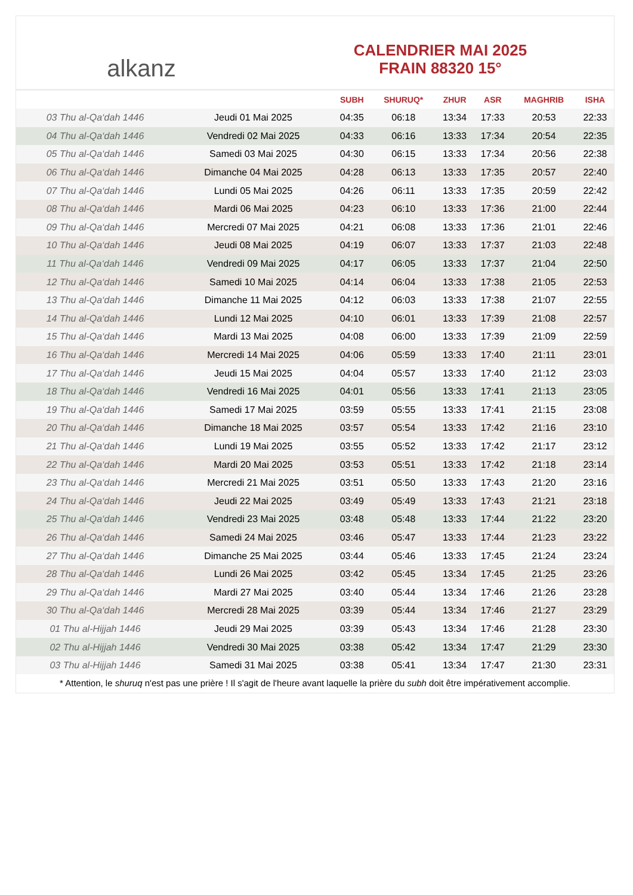alkanz
CALENDRIER MAI 2025
FRAIN 88320 15°
| | | SUBH | SHURUQ* | ZHUR | ASR | MAGHRIB | ISHA |
| --- | --- | --- | --- | --- | --- | --- | --- |
| 03 Thu al-Qa‘dah 1446 | Jeudi 01 Mai 2025 | 04:35 | 06:18 | 13:34 | 17:33 | 20:53 | 22:33 |
| 04 Thu al-Qa‘dah 1446 | Vendredi 02 Mai 2025 | 04:33 | 06:16 | 13:33 | 17:34 | 20:54 | 22:35 |
| 05 Thu al-Qa‘dah 1446 | Samedi 03 Mai 2025 | 04:30 | 06:15 | 13:33 | 17:34 | 20:56 | 22:38 |
| 06 Thu al-Qa‘dah 1446 | Dimanche 04 Mai 2025 | 04:28 | 06:13 | 13:33 | 17:35 | 20:57 | 22:40 |
| 07 Thu al-Qa‘dah 1446 | Lundi 05 Mai 2025 | 04:26 | 06:11 | 13:33 | 17:35 | 20:59 | 22:42 |
| 08 Thu al-Qa‘dah 1446 | Mardi 06 Mai 2025 | 04:23 | 06:10 | 13:33 | 17:36 | 21:00 | 22:44 |
| 09 Thu al-Qa‘dah 1446 | Mercredi 07 Mai 2025 | 04:21 | 06:08 | 13:33 | 17:36 | 21:01 | 22:46 |
| 10 Thu al-Qa‘dah 1446 | Jeudi 08 Mai 2025 | 04:19 | 06:07 | 13:33 | 17:37 | 21:03 | 22:48 |
| 11 Thu al-Qa‘dah 1446 | Vendredi 09 Mai 2025 | 04:17 | 06:05 | 13:33 | 17:37 | 21:04 | 22:50 |
| 12 Thu al-Qa‘dah 1446 | Samedi 10 Mai 2025 | 04:14 | 06:04 | 13:33 | 17:38 | 21:05 | 22:53 |
| 13 Thu al-Qa‘dah 1446 | Dimanche 11 Mai 2025 | 04:12 | 06:03 | 13:33 | 17:38 | 21:07 | 22:55 |
| 14 Thu al-Qa‘dah 1446 | Lundi 12 Mai 2025 | 04:10 | 06:01 | 13:33 | 17:39 | 21:08 | 22:57 |
| 15 Thu al-Qa‘dah 1446 | Mardi 13 Mai 2025 | 04:08 | 06:00 | 13:33 | 17:39 | 21:09 | 22:59 |
| 16 Thu al-Qa‘dah 1446 | Mercredi 14 Mai 2025 | 04:06 | 05:59 | 13:33 | 17:40 | 21:11 | 23:01 |
| 17 Thu al-Qa‘dah 1446 | Jeudi 15 Mai 2025 | 04:04 | 05:57 | 13:33 | 17:40 | 21:12 | 23:03 |
| 18 Thu al-Qa‘dah 1446 | Vendredi 16 Mai 2025 | 04:01 | 05:56 | 13:33 | 17:41 | 21:13 | 23:05 |
| 19 Thu al-Qa‘dah 1446 | Samedi 17 Mai 2025 | 03:59 | 05:55 | 13:33 | 17:41 | 21:15 | 23:08 |
| 20 Thu al-Qa‘dah 1446 | Dimanche 18 Mai 2025 | 03:57 | 05:54 | 13:33 | 17:42 | 21:16 | 23:10 |
| 21 Thu al-Qa‘dah 1446 | Lundi 19 Mai 2025 | 03:55 | 05:52 | 13:33 | 17:42 | 21:17 | 23:12 |
| 22 Thu al-Qa‘dah 1446 | Mardi 20 Mai 2025 | 03:53 | 05:51 | 13:33 | 17:42 | 21:18 | 23:14 |
| 23 Thu al-Qa‘dah 1446 | Mercredi 21 Mai 2025 | 03:51 | 05:50 | 13:33 | 17:43 | 21:20 | 23:16 |
| 24 Thu al-Qa‘dah 1446 | Jeudi 22 Mai 2025 | 03:49 | 05:49 | 13:33 | 17:43 | 21:21 | 23:18 |
| 25 Thu al-Qa‘dah 1446 | Vendredi 23 Mai 2025 | 03:48 | 05:48 | 13:33 | 17:44 | 21:22 | 23:20 |
| 26 Thu al-Qa‘dah 1446 | Samedi 24 Mai 2025 | 03:46 | 05:47 | 13:33 | 17:44 | 21:23 | 23:22 |
| 27 Thu al-Qa‘dah 1446 | Dimanche 25 Mai 2025 | 03:44 | 05:46 | 13:33 | 17:45 | 21:24 | 23:24 |
| 28 Thu al-Qa‘dah 1446 | Lundi 26 Mai 2025 | 03:42 | 05:45 | 13:34 | 17:45 | 21:25 | 23:26 |
| 29 Thu al-Qa‘dah 1446 | Mardi 27 Mai 2025 | 03:40 | 05:44 | 13:34 | 17:46 | 21:26 | 23:28 |
| 30 Thu al-Qa‘dah 1446 | Mercredi 28 Mai 2025 | 03:39 | 05:44 | 13:34 | 17:46 | 21:27 | 23:29 |
| 01 Thu al-Hijjah 1446 | Jeudi 29 Mai 2025 | 03:39 | 05:43 | 13:34 | 17:46 | 21:28 | 23:30 |
| 02 Thu al-Hijjah 1446 | Vendredi 30 Mai 2025 | 03:38 | 05:42 | 13:34 | 17:47 | 21:29 | 23:30 |
| 03 Thu al-Hijjah 1446 | Samedi 31 Mai 2025 | 03:38 | 05:41 | 13:34 | 17:47 | 21:30 | 23:31 |
* Attention, le shuruq n'est pas une prière ! Il s'agit de l'heure avant laquelle la prière du subh doit être impérativement accomplie.